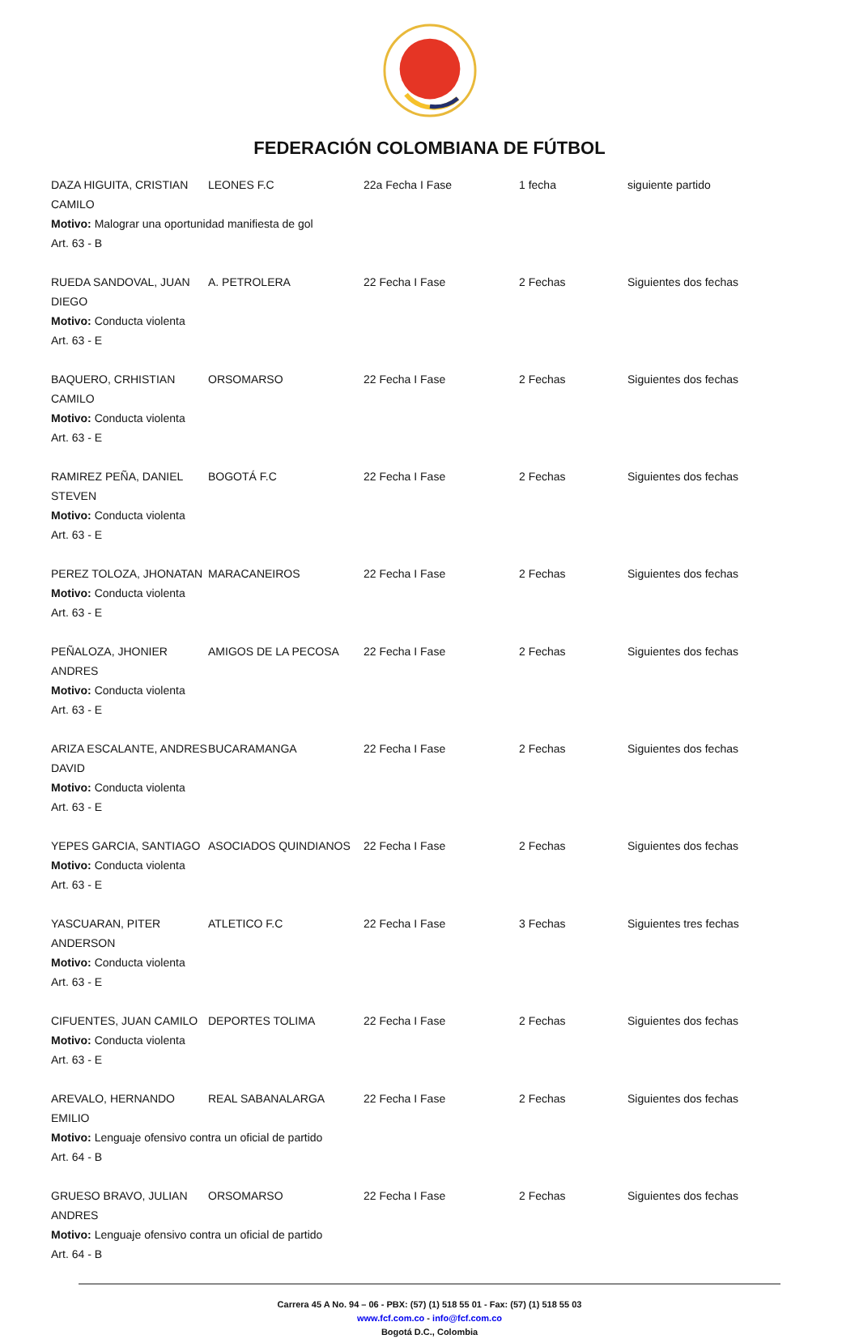FEDERACIÓN COLOMBIANA DE FÚTBOL
DAZA HIGUITA, CRISTIAN CAMILO LEONES F.C 22a Fecha I Fase 1 fecha siguiente partido
Motivo: Malograr una oportunidad manifiesta de gol
Art. 63 - B
RUEDA SANDOVAL, JUAN DIEGO A. PETROLERA 22 Fecha I Fase 2 Fechas Siguientes dos fechas
Motivo: Conducta violenta
Art. 63 - E
BAQUERO, CRHISTIAN CAMILO ORSOMARSO 22 Fecha I Fase 2 Fechas Siguientes dos fechas
Motivo: Conducta violenta
Art. 63 - E
RAMIREZ PEÑA, DANIEL STEVEN BOGOTÁ F.C 22 Fecha I Fase 2 Fechas Siguientes dos fechas
Motivo: Conducta violenta
Art. 63 - E
PEREZ TOLOZA, JHONATAN MARACANEIROS 22 Fecha I Fase 2 Fechas Siguientes dos fechas
Motivo: Conducta violenta
Art. 63 - E
PEÑALOZA, JHONIER ANDRES AMIGOS DE LA PECOSA 22 Fecha I Fase 2 Fechas Siguientes dos fechas
Motivo: Conducta violenta
Art. 63 - E
ARIZA ESCALANTE, ANDRES DAVID BUCARAMANGA 22 Fecha I Fase 2 Fechas Siguientes dos fechas
Motivo: Conducta violenta
Art. 63 - E
YEPES GARCIA, SANTIAGO ASOCIADOS QUINDIANOS 22 Fecha I Fase 2 Fechas Siguientes dos fechas
Motivo: Conducta violenta
Art. 63 - E
YASCUARAN, PITER ANDERSON ATLETICO F.C 22 Fecha I Fase 3 Fechas Siguientes tres fechas
Motivo: Conducta violenta
Art. 63 - E
CIFUENTES, JUAN CAMILO DEPORTES TOLIMA 22 Fecha I Fase 2 Fechas Siguientes dos fechas
Motivo: Conducta violenta
Art. 63 - E
AREVALO, HERNANDO EMILIO REAL SABANALARGA 22 Fecha I Fase 2 Fechas Siguientes dos fechas
Motivo: Lenguaje ofensivo contra un oficial de partido
Art. 64 - B
GRUESO BRAVO, JULIAN ANDRES ORSOMARSO 22 Fecha I Fase 2 Fechas Siguientes dos fechas
Motivo: Lenguaje ofensivo contra un oficial de partido
Art. 64 - B
Carrera 45 A No. 94 – 06 - PBX: (57) (1) 518 55 01 - Fax: (57) (1) 518 55 03
www.fcf.com.co - info@fcf.com.co
Bogotá D.C., Colombia